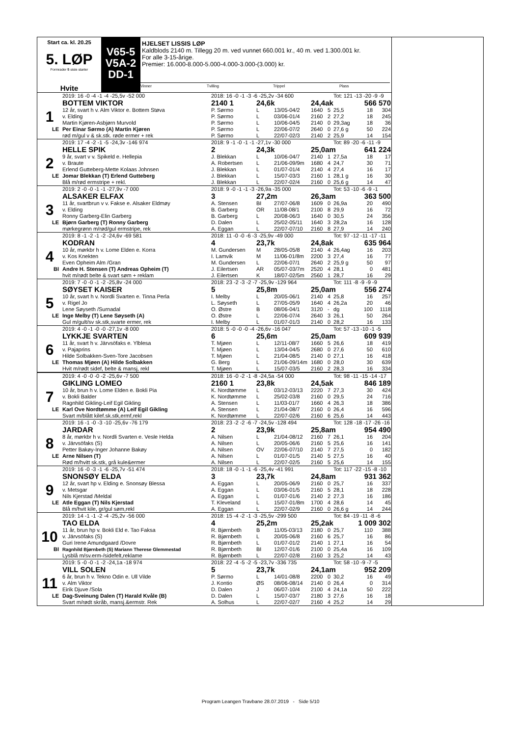Start ca. kl. 20.25
5. LØP
Formrader 5 siste starter
Hvite
V65-5
V5A-2
DD-1
HJELSET LISSIS LØP
Kaldblods 2140 m. Tillegg 20 m. ved vunnet 660.001 kr., 40 m. ved 1.300.001 kr.
For alle 3-15-årige.
Premier: 16.000-8.000-5.000-4.000-3.000-(3.000) kr.
Vinner Tvilling Trippel Plass
| | 2019: 16 -0 -4 -1 -4 -25,5v -52 000 | 2018: 16 -0 -1 -3 -6 -25,2v -34 600 | | | | | Tot: 121 -13 -20 -9 -9 | | |
| | BOTTEM VIKTOR | 2140 1 | 24,6k | | 24,4ak | | | 566 570 | |
| 1 | 12 år, svart h v. Alm Viktor e. Bottem Støva | P. Sørmo | L | 13/05-04/2 | 1640 | 5 | 25,5 | 18 | 304 |
| | v. Elding | P. Sørmo | L | 03/06-01/4 | 2160 | 2 | 27,2 | 18 | 245 |
| | Martin Kjøren-Asbjørn Murvold | P. Sørmo | L | 10/06-04/5 | 2140 | 0 | 29,3ag | 18 | 36 |
| LE | Per Einar Sørmo (A) Martin Kjøren | P. Sørmo | L | 22/06-07/2 | 2640 | 0 | 27,6 g | 50 | 224 |
| | rød m/gul v & sk.stk. røde ermer + rek | P. Sørmo | L | 22/07-02/3 | 2140 | 2 | 25,9 | 14 | 154 |
| | 2019: 17 -4 -2 -1 -5 -24,3v -146 974 | 2018: 9 -1 -0 -1 -1 -27,1v -30 000 | | | | | Tot: 89 -20 -6 -11 -9 | | |
| | HELLE SPIK | 2 | 24,3k | | 25,0am | | | 641 224 | |
| 2 | 9 år, svart v v. Spikeld e. Hellepia | J. Blekkan | L | 10/06-04/7 | 2140 | 1 | 27,5a | 18 | 17 |
| | v. Braute | A. Robertsen | L | 21/06-09/9m | 1680 | 4 | 24,7 | 30 | 71 |
| | Erlend Gutteberg-Mette Kolaas Johnsen | J. Blekkan | L | 01/07-01/4 | 2140 | 4 | 27,4 | 16 | 17 |
| LE | Jomar Blekkan (T) Erlend Gutteberg | J. Blekkan | L | 15/07-03/3 | 2160 | 1 | 28,1 g | 16 | 30 |
| | Blå m/rød ermstripe + rekl. | J. Blekkan | L | 22/07-02/4 | 2160 | 0 | 25,6 g | 14 | 47 |
| | 2019: 2 -0 -0 -1 -1 -27,9v -7 000 | 2018: 9 -0 -1 -1 -3 -26,9a -35 000 | | | | | Tot: 53 -10 -6 -9 -1 | | |
| | ALSAKER ELFAX | 3 | 27,2m | | 26,3am | | | 363 500 | |
| 3 | 11 år, svartbrun v v. Fakse e. Alsaker Eldmøy | A. Stensen | BI | 27/07-06/8 | 1609 | 0 | 26,9a | 20 | 490 |
| | v. Elding | B. Garberg | OR | 11/08-08/1 | 2100 | 8 | 29,9 | 16 | 72 |
| | Ronny Garberg-Elin Garberg | B. Garberg | L | 20/08-06/3 | 1640 | 0 | 30,5 | 24 | 356 |
| LE | Bjørn Garberg (T) Ronny Garberg | D. Dalen | L | 25/02-05/11 | 1640 | 3 | 28,2a | 16 | 128 |
| | mørkegrønn m/rød/gul ermstripe, rek | A. Eggan | L | 22/07-07/10 | 2160 | 8 | 27,9 | 14 | 240 |
| | 2019: 8 -1 -2 -1 -2 -24,6v -69 581 | 2018: 11 -0 -0 -6 -3 -25,9v -49 000 | | | | | Tot: 97 -12 -11 -17 -11 | | |
| | KODRAN | 4 | 23,7k | | 24,8ak | | | 635 964 | |
| 4 | 10 år, mørkbr h v. Lome Elden e. Korra | M. Gundersen | M | 28/05-05/8 | 2140 | 4 | 26,4ag | 16 | 203 |
| | v. Kos Knekten | I. Lamvik | M | 11/06-01/8m | 2200 | 3 | 27,4 | 16 | 77 |
| | Even Opheim Alm /Gran | M. Gundersen | L | 22/06-07/1 | 2640 | 2 | 25,9 g | 50 | 97 |
| BI | Andre H. Stensen (T) Andreas Opheim (T) | J. Eilertsen | AR | 05/07-03/7m | 2520 | 4 | 28,1 | 0 | 481 |
| | hvit m/rødt belte & svart søm + reklam | J. Eilertsen | K | 18/07-02/5m | 2560 | 1 | 28,7 | 16 | 29 |
| | 2019: 7 -0 -0 -1 -2 -25,8v -24 000 | 2018: 23 -2 -3 -2 -7 -25,9v -129 964 | | | | | Tot: 111 -8 -9 -9 -9 | | |
| | SØYSET KAISER | 5 | 25,8m | | 25,0am | | | 556 274 | |
| 5 | 10 år, svart h v. Nordli Svarten e. Tinna Perla | I. Melby | L | 20/05-06/1 | 2140 | 4 | 25,8 | 16 | 257 |
| | v. Rigel Jo | L. Søyseth | L | 27/05-05/9 | 1640 | 4 | 26,2a | 20 | 46 |
| | Lene Søyseth /Surnadal | O. Østre | B | 08/06-04/1 | 3120 | - | dg | 100 | 1118 |
| LE | Inge Melby (T) Lene Søyseth (A) | O. Østre | L | 22/06-07/4 | 2640 | 3 | 26,1 | 50 | 264 |
| | Gul m/gult/sv sk.stk,svarte ermer, rek | I. Melby | L | 01/07-01/3 | 2140 | 0 | 28,2 | 16 | 133 |
| | 2019: 4 -0 -1 -0 -0 -27,1v -8 000 | 2018: 5 -0 -0 -0 -4 -26,6v -16 047 | | | | | Tot: 57 -13 -10 -1 -5 | | |
| | LYKKJE SVARTEN | 6 | 25,6m | | 25,0am | | | 609 939 | |
| 6 | 11 år, svart h v. Järvsöfaks e. Ylblesa | T. Mjøen | L | 12/11-08/7 | 1660 | 5 | 26,6 | 18 | 419 |
| | v. Pajaprins | T. Mjøen | L | 13/04-04/5 | 2680 | 0 | 27,6 | 50 | 610 |
| | Hilde Solbakken-Sven-Tore Jacobsen | T. Mjøen | L | 21/04-08/5 | 2140 | 0 | 27,1 | 16 | 418 |
| LE | Thomas Mjøen (A) Hilde Solbakken | G. Berg | L | 21/06-09/14m | 1680 | 0 | 28,0 | 30 | 639 |
| | Hvit m/rødt sidef, belte & mansj, rekl | T. Mjøen | L | 15/07-03/5 | 2160 | 2 | 28,3 | 16 | 334 |
| | 2019: 4 -0 -0 -0 -2 -25,6v -7 500 | 2018: 16 -0 -2 -1 -8 -24,5a -54 000 | | | | | Tot: 98 -11 -15 -14 -17 | | |
| | GIKLING LOMEO | 2160 1 | 23,8k | | 24,5ak | | | 846 189 | |
| 7 | 10 år, brun h v. Lome Elden e. Bokli Pia | K. Nordtømme | L | 03/12-03/13 | 2220 | 7 | 27,3 | 30 | 424 |
| | v. Bokli Balder | K. Nordtømme | L | 25/02-03/8 | 2160 | 0 | 29,5 | 24 | 716 |
| | Ragnhild Gikling-Leif Egil Gikling | A. Stensen | L | 11/03-01/7 | 1660 | 4 | 26,3 | 18 | 386 |
| LE | Karl Ove Nordtømme (A) Leif Egil Gikling | A. Stensen | L | 21/04-08/7 | 2160 | 0 | 26,4 | 16 | 596 |
| | Svart m/blått kilef.sk.stk,ermf,rekl | K. Nordtømme | L | 22/07-02/6 | 2160 | 6 | 25,6 | 14 | 443 |
| | 2019: 16 -1 -0 -3 -10 -25,6v -76 179 | 2018: 23 -2 -2 -6 -7 -24,5v -128 494 | | | | | Tot: 128 -18 -17 -26 -16 | | |
| | JARDAR | 2 | 23,9k | | 25,8am | | | 954 490 | |
| 8 | 8 år, mørkbr h v. Nordli Svarten e. Vesle Helda | A. Nilsen | L | 21/04-08/12 | 2160 | 7 | 26,1 | 16 | 204 |
| | v. Järvsöfaks (S) | A. Nilsen | L | 20/05-06/6 | 2160 | 5 | 25,6 | 16 | 141 |
| | Petter Bakøy-Inger Johanne Bakøy | A. Nilsen | OV | 22/06-07/10 | 2140 | 7 | 27,5 | 0 | 182 |
| LE | Arne Nilsen (T) | A. Nilsen | L | 01/07-01/5 | 2140 | 5 | 27,5 | 16 | 40 |
| | Rød m/hvitt sk.stk, grå kule&ermer | A. Nilsen | L | 22/07-02/5 | 2160 | 5 | 25,6 | 14 | 155 |
| | 2019: 16 -0 -3 -1 -6 -25,7v -51 474 | 2018: 18 -0 -1 -1 -6 -25,4v -41 991 | | | | | Tot: 117 -22 -15 -8 -10 | | |
| | SNONSØY ELDA | 3 | 23,7k | | 24,8am | | | 931 362 | |
| 9 | 12 år, svart hp v. Elding e. Snonsøy Blessa | A. Eggan | L | 20/05-06/9 | 2160 | 0 | 25,7 | 16 | 337 |
| | v. Metsgar | A. Eggan | L | 03/06-01/5 | 2160 | 5 | 28,1 | 18 | 228 |
| | Nils Kjerstad /Meldal | A. Eggan | L | 01/07-01/6 | 2140 | 2 | 27,3 | 16 | 186 |
| LE | Atle Eggan (T) Nils Kjerstad | T. Kleveland | L | 15/07-01/8m | 1700 | 4 | 28,6 | 14 | 45 |
| | Blå m/hvit kile, gr/gul søm,rekl | A. Eggan | L | 22/07-02/9 | 2160 | 0 | 26,6 g | 14 | 244 |
| | 2019: 14 -1 -1 -2 -4 -25,2v -56 000 | 2018: 15 -4 -2 -1 -3 -25,5v -299 500 | | | | | Tot: 84 -19 -11 -8 -6 | | |
| | TAO ELDA | 4 | 25,2m | | 25,2ak | | | 1 009 302 | |
| 10 | 11 år, brun hp v. Bokli Eld e. Tao Faksa | R. Bjørnbeth | B | 11/05-03/13 | 2180 | 0 | 25,7 | 110 | 388 |
| | v. Järvsöfaks (S) | R. Bjørnbeth | L | 20/05-06/8 | 2160 | 6 | 25,7 | 16 | 86 |
| | Guri Irene Amundgaard /Dovre | R. Bjørnbeth | L | 01/07-01/2 | 2140 | 1 | 27,1 | 16 | 54 |
| BI | Ragnhild Bjørnbeth (S) Mariann Therese Glemmestad | R. Bjørnbeth | BI | 12/07-01/6 | 2100 | 0 | 25,4a | 16 | 109 |
| | Lysblå m/sv.erm-/sidefelt,reklame | R. Bjørnbeth | L | 22/07-02/8 | 2160 | 3 | 25,2 | 14 | 43 |
| | 2019: 5 -0 -0 -1 -2 -24,1a -18 974 | 2018: 22 -4 -5 -2 -5 -23,7v -336 735 | | | | | Tot: 58 -10 -9 -7 -5 | | |
| | VILL SOLEN | 5 | 23,7k | | 24,1am | | | 952 209 | |
| 11 | 6 år, brun h v. Tekno Odin e. Ull Vilde | P. Sørmo | L | 14/01-08/8 | 2200 | 0 | 30,2 | 16 | 49 |
| | v. Alm Viktor | J. Kontio | ØS | 08/06-08/14 | 2140 | 0 | 26,4 | 0 | 314 |
| | Eirik Djuve /Sola | D. Dalen | J | 06/07-10/4 | 2100 | 4 | 24,1a | 50 | 222 |
| LE | Dag-Sveinung Dalen (T) Harald Kvåle (B) | D. Dalen | L | 15/07-03/7 | 2180 | 3 | 27,6 | 16 | 18 |
| | Svart m/rødt skråb, mansj.&ermstr. Rek | A. Solhus | L | 22/07-02/7 | 2160 | 4 | 25,2 | 14 | 29 |
Program Leangen Travbane 28.07.2019 - Side 5/10